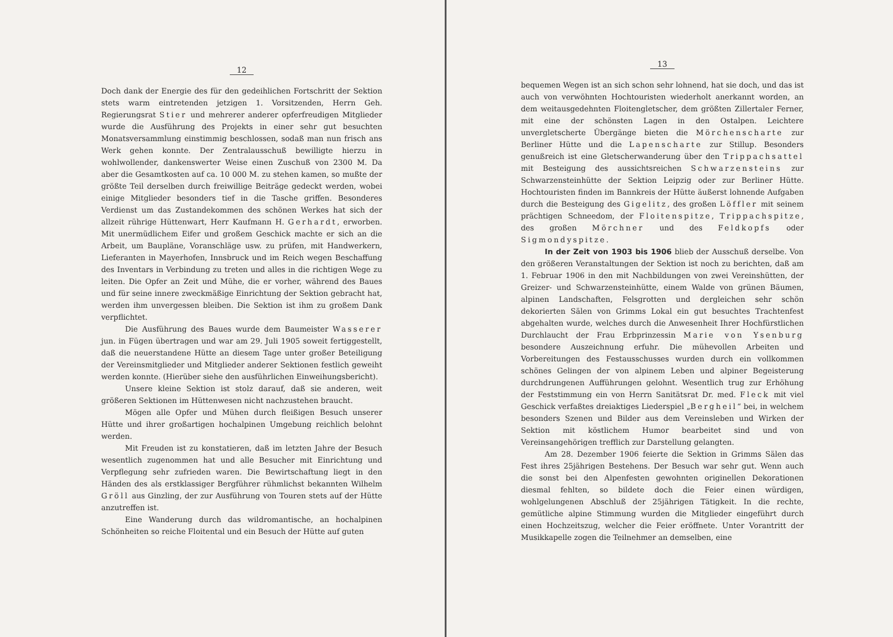12
Doch dank der Energie des für den gedeihlichen Fortschritt der Sektion stets warm eintretenden jetzigen 1. Vorsitzenden, Herrn Geh. Regierungsrat Stier und mehrerer anderer opferfreudigen Mitglieder wurde die Ausführung des Projekts in einer sehr gut besuchten Monatsversammlung einstimmig beschlossen, sodaß man nun frisch ans Werk gehen konnte. Der Zentralausschuß bewilligte hierzu in wohlwollender, dankenswerter Weise einen Zuschuß von 2300 M. Da aber die Gesamtkosten auf ca. 10 000 M. zu stehen kamen, so mußte der größte Teil derselben durch freiwillige Beiträge gedeckt werden, wobei einige Mitglieder besonders tief in die Tasche griffen. Besonderes Verdienst um das Zustandekommen des schönen Werkes hat sich der allzeit rührige Hüttenwart, Herr Kaufmann H. Gerhardt, erworben. Mit unermüdlichem Eifer und großem Geschick machte er sich an die Arbeit, um Baupläne, Voranschläge usw. zu prüfen, mit Handwerkern, Lieferanten in Mayerhofen, Innsbruck und im Reich wegen Beschaffung des Inventars in Verbindung zu treten und alles in die richtigen Wege zu leiten. Die Opfer an Zeit und Mühe, die er vorher, während des Baues und für seine innere zweckmäßige Einrichtung der Sektion gebracht hat, werden ihm unvergessen bleiben. Die Sektion ist ihm zu großem Dank verpflichtet.
Die Ausführung des Baues wurde dem Baumeister Wasserer jun. in Fügen übertragen und war am 29. Juli 1905 soweit fertiggestellt, daß die neuerstandene Hütte an diesem Tage unter großer Beteiligung der Vereinsmitglieder und Mitglieder anderer Sektionen festlich geweiht werden konnte. (Hierüber siehe den ausführlichen Einweihungsbericht).
Unsere kleine Sektion ist stolz darauf, daß sie anderen, weit größeren Sektionen im Hüttenwesen nicht nachzustehen braucht.
Mögen alle Opfer und Mühen durch fleißigen Besuch unserer Hütte und ihrer großartigen hochalpinen Umgebung reichlich belohnt werden.
Mit Freuden ist zu konstatieren, daß im letzten Jahre der Besuch wesentlich zugenommen hat und alle Besucher mit Einrichtung und Verpflegung sehr zufrieden waren. Die Bewirtschaftung liegt in den Händen des als erstklassiger Bergführer rühmlichst bekannten Wilhelm Gröll aus Ginzling, der zur Ausführung von Touren stets auf der Hütte anzutreffen ist.
Eine Wanderung durch das wildromantische, an hochalpinen Schönheiten so reiche Floitental und ein Besuch der Hütte auf guten
13
bequemen Wegen ist an sich schon sehr lohnend, hat sie doch, und das ist auch von verwöhnten Hochtouristen wiederholt anerkannt worden, an dem weitausgedehnten Floitengletscher, dem größten Zillertaler Ferner, mit eine der schönsten Lagen in den Ostalpen. Leichtere unvergletscherte Übergänge bieten die Mörchenscharte zur Berliner Hütte und die Lapenscharte zur Stillup. Besonders genußreich ist eine Gletscherwanderung über den Trippachsattel mit Besteigung des aussichtsreichen Schwarzensteins zur Schwarzensteinhütte der Sektion Leipzig oder zur Berliner Hütte. Hochtouristen finden im Bannkreis der Hütte äußerst lohnende Aufgaben durch die Besteigung des Gigelitz, des großen Löffler mit seinem prächtigen Schneedom, der Floitenspitze, Trippachspitze, des großen Mörchner und des Feldkopfs oder Sigmondyspitze.
In der Zeit von 1903 bis 1906 blieb der Ausschuß derselbe. Von den größeren Veranstaltungen der Sektion ist noch zu berichten, daß am 1. Februar 1906 in den mit Nachbildungen von zwei Vereinshütten, der Greizer- und Schwarzensteinhütte, einem Walde von grünen Bäumen, alpinen Landschaften, Felsgrotten und dergleichen sehr schön dekorierten Sälen von Grimms Lokal ein gut besuchtes Trachtenfest abgehalten wurde, welches durch die Anwesenheit Ihrer Hochfürstlichen Durchlaucht der Frau Erbprinzessin Marie von Ysenburg besondere Auszeichnung erfuhr. Die mühevollen Arbeiten und Vorbereitungen des Festausschusses wurden durch ein vollkommen schönes Gelingen der von alpinem Leben und alpiner Begeisterung durchdrungenen Aufführungen gelohnt. Wesentlich trug zur Erhöhung der Feststimmung ein von Herrn Sanitätsrat Dr. med. Fleck mit viel Geschick verfaßtes dreiaktiges Liederspiel „Bergheil“ bei, in welchem besonders Szenen und Bilder aus dem Vereinsleben und Wirken der Sektion mit köstlichem Humor bearbeitet sind und von Vereinsangehörigen trefflich zur Darstellung gelangten.
Am 28. Dezember 1906 feierte die Sektion in Grimms Sälen das Fest ihres 25jährigen Bestehens. Der Besuch war sehr gut. Wenn auch die sonst bei den Alpenfesten gewohnten originellen Dekorationen diesmal fehlten, so bildete doch die Feier einen würdigen, wohlgelungenen Abschluß der 25jährigen Tätigkeit. In die rechte, gemütliche alpine Stimmung wurden die Mitglieder eingeführt durch einen Hochzeitszug, welcher die Feier eröffnete. Unter Vorantritt der Musikkapelle zogen die Teilnehmer an demselben, eine